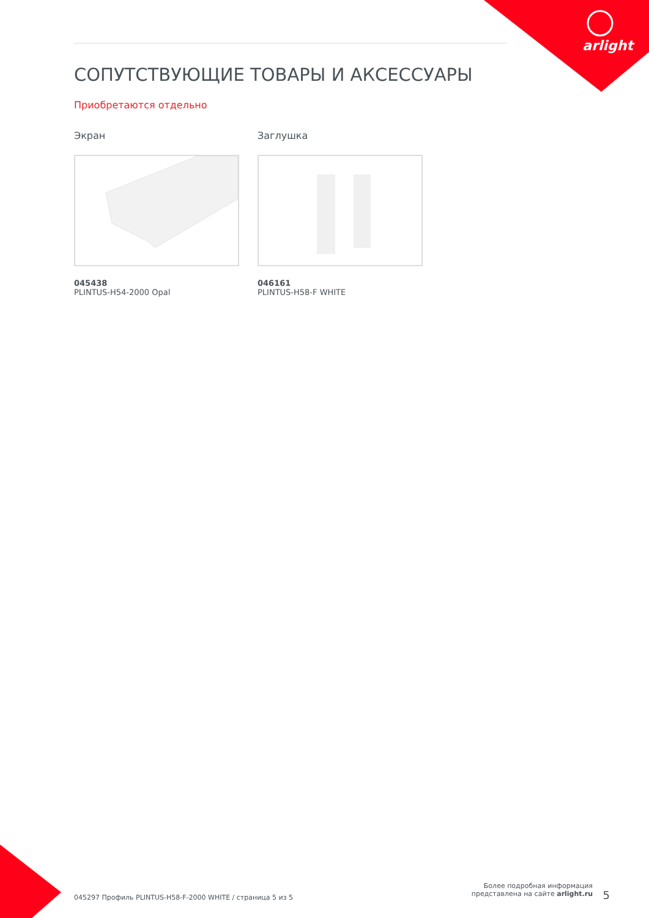arlight
СОПУТСТВУЮЩИЕ ТОВАРЫ И АКСЕССУАРЫ
Приобретаются отдельно
Экран
045438
PLINTUS-H54-2000 Opal
Заглушка
046161
PLINTUS-H58-F WHITE
045297 Профиль PLINTUS-H58-F-2000 WHITE / страница 5 из 5
Более подробная информация
представлена на сайте arlight.ru
5